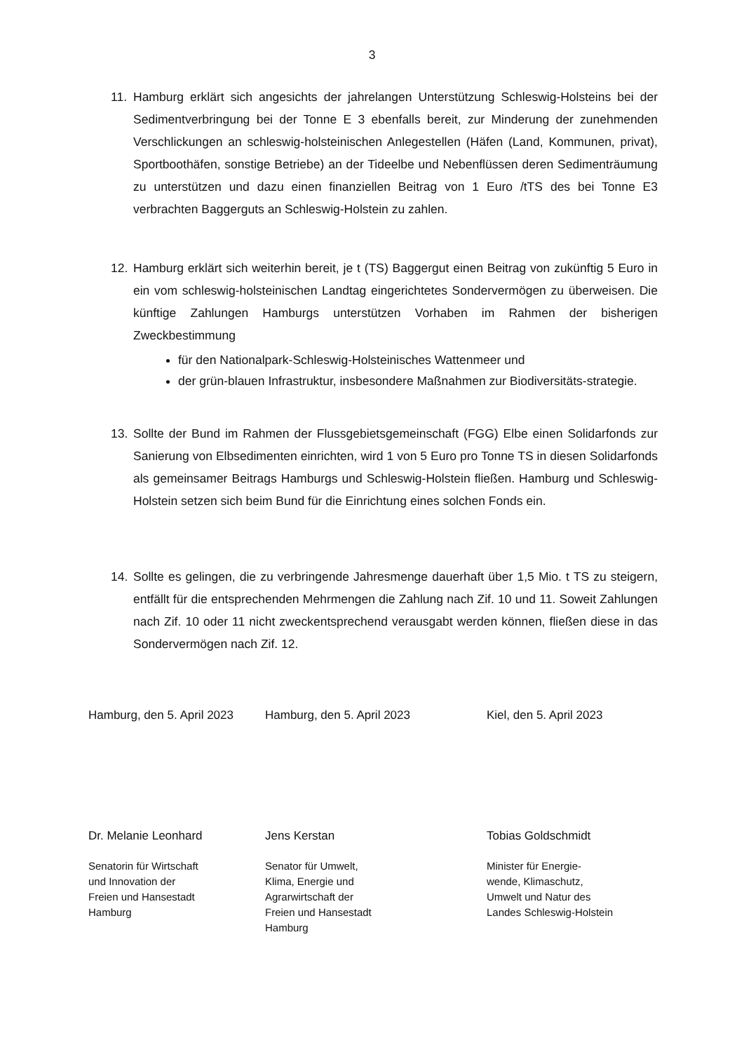3
11. Hamburg erklärt sich angesichts der jahrelangen Unterstützung Schleswig-Holsteins bei der Sedimentverbringung bei der Tonne E 3 ebenfalls bereit, zur Minderung der zunehmenden Verschlickungen an schleswig-holsteinischen Anlegestellen (Häfen (Land, Kommunen, privat), Sportboothäfen, sonstige Betriebe) an der Tideelbe und Nebenflüssen deren Sedimenträumung zu unterstützen und dazu einen finanziellen Beitrag von 1 Euro /tTS des bei Tonne E3 verbrachten Baggerguts an Schleswig-Holstein zu zahlen.
12. Hamburg erklärt sich weiterhin bereit, je t (TS) Baggergut einen Beitrag von zukünftig 5 Euro in ein vom schleswig-holsteinischen Landtag eingerichtetes Sondervermögen zu überweisen. Die künftige Zahlungen Hamburgs unterstützen Vorhaben im Rahmen der bisherigen Zweckbestimmung
für den Nationalpark-Schleswig-Holsteinisches Wattenmeer und
der grün-blauen Infrastruktur, insbesondere Maßnahmen zur Biodiversitäts-strategie.
13. Sollte der Bund im Rahmen der Flussgebietsgemeinschaft (FGG) Elbe einen Solidarfonds zur Sanierung von Elbsedimenten einrichten, wird 1 von 5 Euro pro Tonne TS in diesen Solidarfonds als gemeinsamer Beitrags Hamburgs und Schleswig-Holstein fließen. Hamburg und Schleswig-Holstein setzen sich beim Bund für die Einrichtung eines solchen Fonds ein.
14. Sollte es gelingen, die zu verbringende Jahresmenge dauerhaft über 1,5 Mio. t TS zu steigern, entfällt für die entsprechenden Mehrmengen die Zahlung nach Zif. 10 und 11. Soweit Zahlungen nach Zif. 10 oder 11 nicht zweckentsprechend verausgabt werden können, fließen diese in das Sondervermögen nach Zif. 12.
Hamburg, den 5. April 2023
Dr. Melanie Leonhard
Senatorin für Wirtschaft
und Innovation der
Freien und Hansestadt
Hamburg
Hamburg, den 5. April 2023
Jens Kerstan
Senator für Umwelt,
Klima, Energie und
Agrarwirtschaft der
Freien und Hansestadt
Hamburg
Kiel, den 5. April 2023
Tobias Goldschmidt
Minister für Energie-
wende, Klimaschutz,
Umwelt und Natur des
Landes Schleswig-Holstein